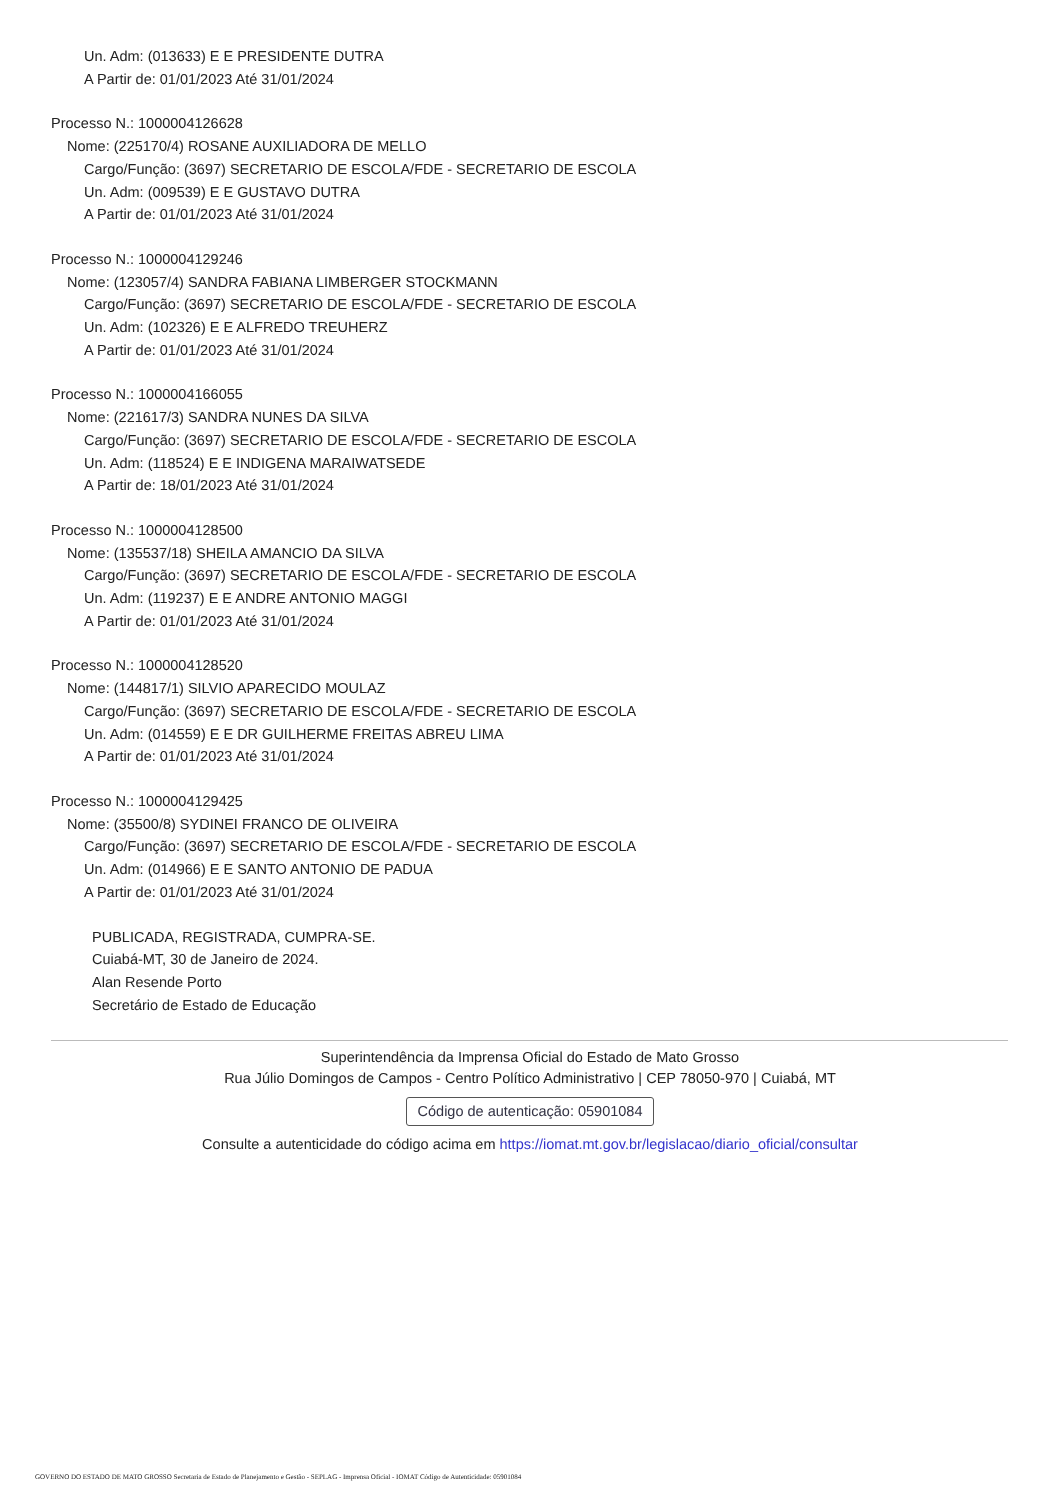Un. Adm: (013633) E E PRESIDENTE DUTRA
A Partir de: 01/01/2023 Até 31/01/2024
Processo N.: 1000004126628
Nome: (225170/4) ROSANE AUXILIADORA DE MELLO
Cargo/Função: (3697) SECRETARIO DE ESCOLA/FDE - SECRETARIO DE ESCOLA
Un. Adm: (009539) E E GUSTAVO DUTRA
A Partir de: 01/01/2023 Até 31/01/2024
Processo N.: 1000004129246
Nome: (123057/4) SANDRA FABIANA LIMBERGER STOCKMANN
Cargo/Função: (3697) SECRETARIO DE ESCOLA/FDE - SECRETARIO DE ESCOLA
Un. Adm: (102326) E E ALFREDO TREUHERZ
A Partir de: 01/01/2023 Até 31/01/2024
Processo N.: 1000004166055
Nome: (221617/3) SANDRA NUNES DA SILVA
Cargo/Função: (3697) SECRETARIO DE ESCOLA/FDE - SECRETARIO DE ESCOLA
Un. Adm: (118524) E E INDIGENA MARAIWATSEDE
A Partir de: 18/01/2023 Até 31/01/2024
Processo N.: 1000004128500
Nome: (135537/18) SHEILA AMANCIO DA SILVA
Cargo/Função: (3697) SECRETARIO DE ESCOLA/FDE - SECRETARIO DE ESCOLA
Un. Adm: (119237) E E ANDRE ANTONIO MAGGI
A Partir de: 01/01/2023 Até 31/01/2024
Processo N.: 1000004128520
Nome: (144817/1) SILVIO APARECIDO MOULAZ
Cargo/Função: (3697) SECRETARIO DE ESCOLA/FDE - SECRETARIO DE ESCOLA
Un. Adm: (014559) E E DR GUILHERME FREITAS ABREU LIMA
A Partir de: 01/01/2023 Até 31/01/2024
Processo N.: 1000004129425
Nome: (35500/8) SYDINEI FRANCO DE OLIVEIRA
Cargo/Função: (3697) SECRETARIO DE ESCOLA/FDE - SECRETARIO DE ESCOLA
Un. Adm: (014966) E E SANTO ANTONIO DE PADUA
A Partir de: 01/01/2023 Até 31/01/2024
PUBLICADA, REGISTRADA, CUMPRA-SE.
Cuiabá-MT, 30 de Janeiro de 2024.
Alan Resende Porto
Secretário de Estado de Educação
Superintendência da Imprensa Oficial do Estado de Mato Grosso
Rua Júlio Domingos de Campos - Centro Político Administrativo | CEP 78050-970 | Cuiabá, MT
Código de autenticação: 05901084
Consulte a autenticidade do código acima em https://iomat.mt.gov.br/legislacao/diario_oficial/consultar
GOVERNO DO ESTADO DE MATO GROSSO Secretaria de Estado de Planejamento e Gestão - SEPLAG - Imprensa Oficial - IOMAT Código de Autenticidade: 05901084